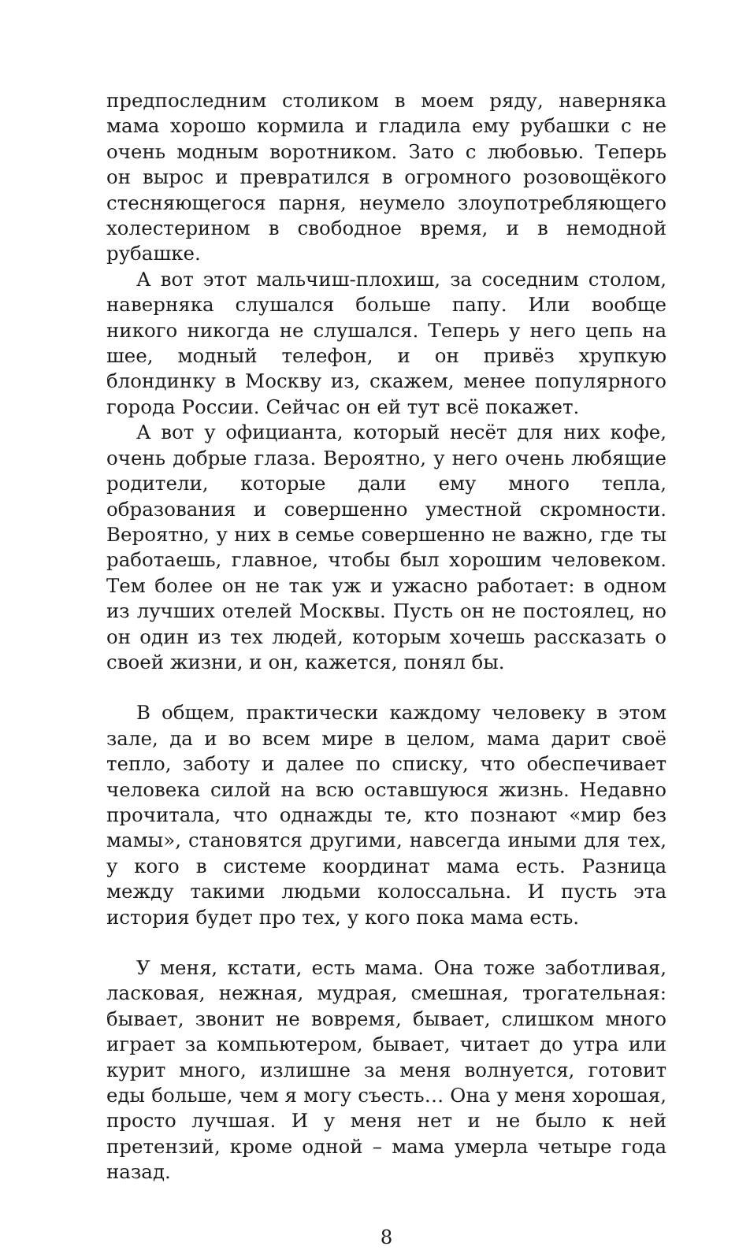предпоследним столиком в моем ряду, наверняка мама хорошо кормила и гладила ему рубашки с не очень модным воротником. Зато с любовью. Теперь он вырос и превратился в огромного розовощёкого стесняющегося парня, неумело злоупотребляющего холестерином в свободное время, и в немодной рубашке.
А вот этот мальчиш-плохиш, за соседним столом, наверняка слушался больше папу. Или вообще никого никогда не слушался. Теперь у него цепь на шее, модный телефон, и он привёз хрупкую блондинку в Москву из, скажем, менее популярного города России. Сейчас он ей тут всё покажет.
А вот у официанта, который несёт для них кофе, очень добрые глаза. Вероятно, у него очень любящие родители, которые дали ему много тепла, образования и совершенно уместной скромности. Вероятно, у них в семье совершенно не важно, где ты работаешь, главное, чтобы был хорошим человеком. Тем более он не так уж и ужасно работает: в одном из лучших отелей Москвы. Пусть он не постоялец, но он один из тех людей, которым хочешь рассказать о своей жизни, и он, кажется, понял бы.
В общем, практически каждому человеку в этом зале, да и во всем мире в целом, мама дарит своё тепло, заботу и далее по списку, что обеспечивает человека силой на всю оставшуюся жизнь. Недавно прочитала, что однажды те, кто познают «мир без мамы», становятся другими, навсегда иными для тех, у кого в системе координат мама есть. Разница между такими людьми колоссальна. И пусть эта история будет про тех, у кого пока мама есть.
У меня, кстати, есть мама. Она тоже заботливая, ласковая, нежная, мудрая, смешная, трогательная: бывает, звонит не вовремя, бывает, слишком много играет за компьютером, бывает, читает до утра или курит много, излишне за меня волнуется, готовит еды больше, чем я могу съесть… Она у меня хорошая, просто лучшая. И у меня нет и не было к ней претензий, кроме одной – мама умерла четыре года назад.
8